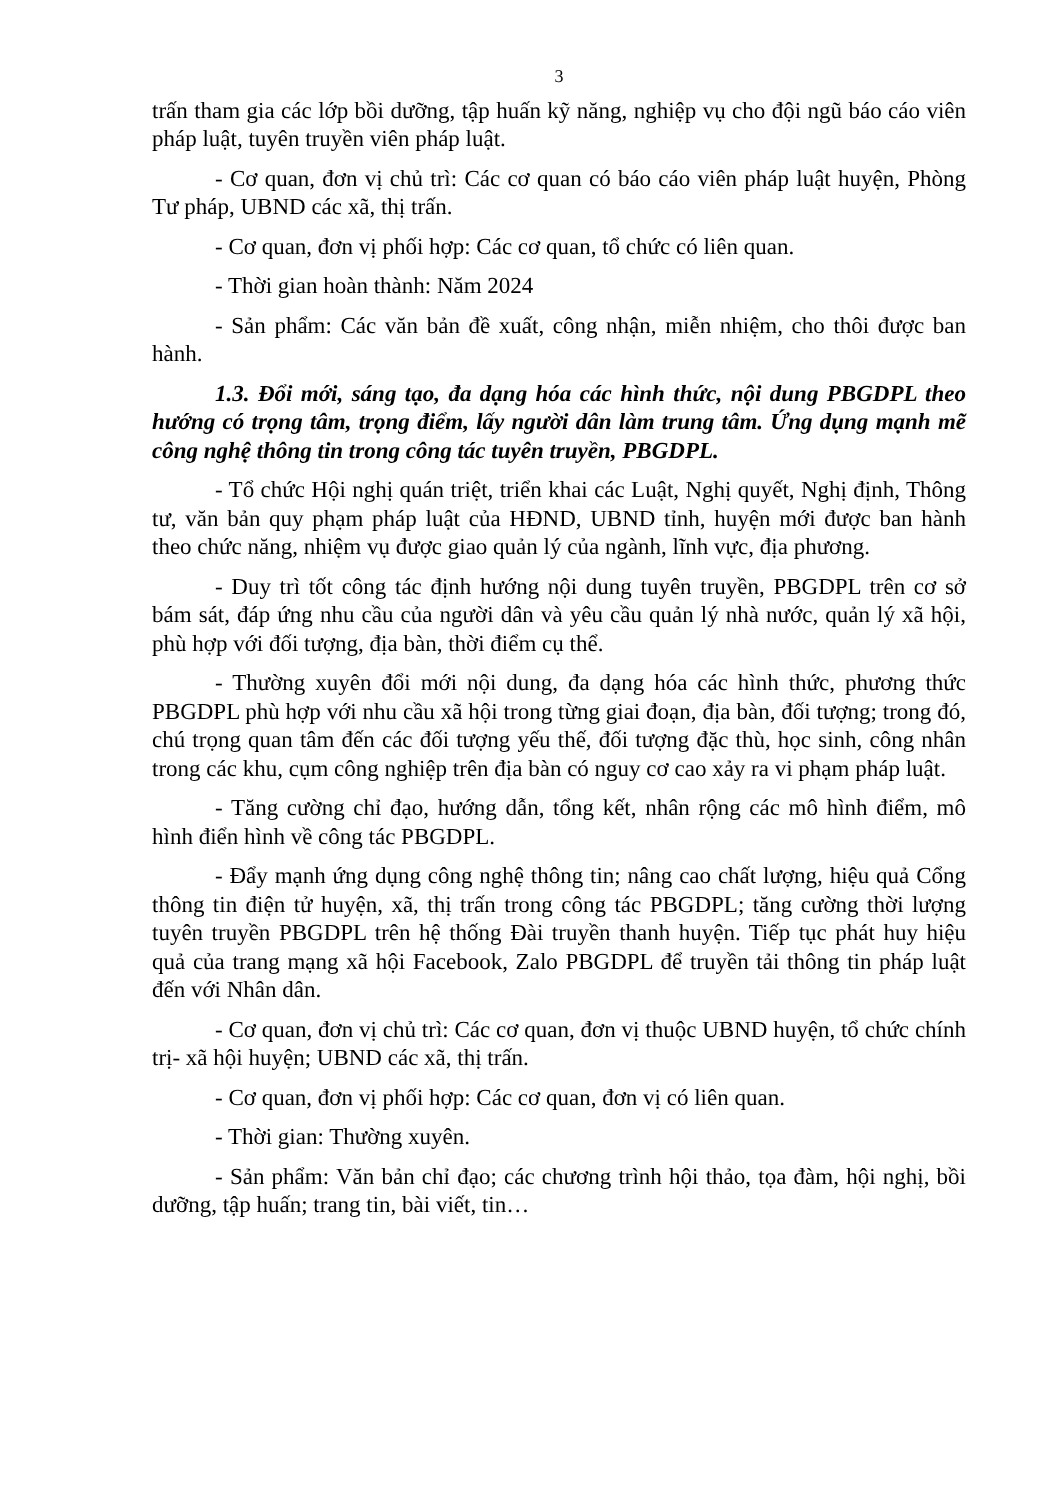3
trấn tham gia các lớp bồi dưỡng, tập huấn kỹ năng, nghiệp vụ cho đội ngũ báo cáo viên pháp luật, tuyên truyền viên pháp luật.
- Cơ quan, đơn vị chủ trì: Các cơ quan có báo cáo viên pháp luật huyện, Phòng Tư pháp, UBND các xã, thị trấn.
- Cơ quan, đơn vị phối hợp: Các cơ quan, tổ chức có liên quan.
- Thời gian hoàn thành: Năm 2024
- Sản phẩm: Các văn bản đề xuất, công nhận, miễn nhiệm, cho thôi được ban hành.
1.3. Đổi mới, sáng tạo, đa dạng hóa các hình thức, nội dung PBGDPL theo hướng có trọng tâm, trọng điểm, lấy người dân làm trung tâm. Ứng dụng mạnh mẽ công nghệ thông tin trong công tác tuyên truyền, PBGDPL.
- Tổ chức Hội nghị quán triệt, triển khai các Luật, Nghị quyết, Nghị định, Thông tư, văn bản quy phạm pháp luật của HĐND, UBND tỉnh, huyện mới được ban hành theo chức năng, nhiệm vụ được giao quản lý của ngành, lĩnh vực, địa phương.
- Duy trì tốt công tác định hướng nội dung tuyên truyền, PBGDPL trên cơ sở bám sát, đáp ứng nhu cầu của người dân và yêu cầu quản lý nhà nước, quản lý xã hội, phù hợp với đối tượng, địa bàn, thời điểm cụ thể.
- Thường xuyên đổi mới nội dung, đa dạng hóa các hình thức, phương thức PBGDPL phù hợp với nhu cầu xã hội trong từng giai đoạn, địa bàn, đối tượng; trong đó, chú trọng quan tâm đến các đối tượng yếu thế, đối tượng đặc thù, học sinh, công nhân trong các khu, cụm công nghiệp trên địa bàn có nguy cơ cao xảy ra vi phạm pháp luật.
- Tăng cường chỉ đạo, hướng dẫn, tổng kết, nhân rộng các mô hình điểm, mô hình điển hình về công tác PBGDPL.
- Đẩy mạnh ứng dụng công nghệ thông tin; nâng cao chất lượng, hiệu quả Cổng thông tin điện tử huyện, xã, thị trấn trong công tác PBGDPL; tăng cường thời lượng tuyên truyền PBGDPL trên hệ thống Đài truyền thanh huyện. Tiếp tục phát huy hiệu quả của trang mạng xã hội Facebook, Zalo PBGDPL để truyền tải thông tin pháp luật đến với Nhân dân.
- Cơ quan, đơn vị chủ trì: Các cơ quan, đơn vị thuộc UBND huyện, tổ chức chính trị- xã hội huyện; UBND các xã, thị trấn.
- Cơ quan, đơn vị phối hợp: Các cơ quan, đơn vị có liên quan.
- Thời gian: Thường xuyên.
- Sản phẩm: Văn bản chỉ đạo; các chương trình hội thảo, tọa đàm, hội nghị, bồi dưỡng, tập huấn; trang tin, bài viết, tin…